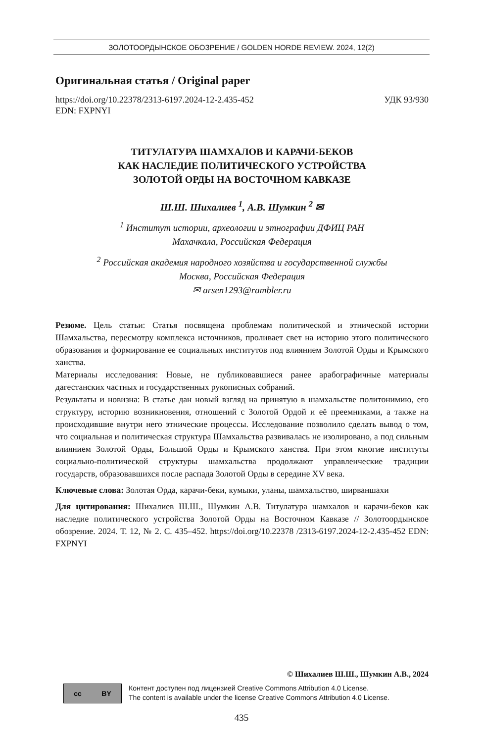ЗОЛОТООРДЫНСКОЕ ОБОЗРЕНИЕ / GOLDEN HORDE REVIEW. 2024, 12(2)
Оригинальная статья / Original paper
https://doi.org/10.22378/2313-6197.2024-12-2.435-452 УДК 93/930
EDN: FXPNYI
ТИТУЛАТУРА ШАМХАЛОВ И КАРАЧИ-БЕКОВ
КАК НАСЛЕДИЕ ПОЛИТИЧЕСКОГО УСТРОЙСТВА
ЗОЛОТОЙ ОРДЫ НА ВОСТОЧНОМ КАВКАЗЕ
Ш.Ш. Шихалиев <sup>1</sup>, А.В. Шумкин <sup>2</sup> ✉
<sup>1</sup> Институт истории, археологии и этнографии ДФИЦ РАН
Махачкала, Российская Федерация
<sup>2</sup> Российская академия народного хозяйства и государственной службы
Москва, Российская Федерация
✉ arsen1293@rambler.ru
Резюме. Цель статьи: Статья посвящена проблемам политической и этнической истории Шамхальства, пересмотру комплекса источников, проливает свет на историю этого политического образования и формирование ее социальных институтов под влиянием Золотой Орды и Крымского ханства.
Материалы исследования: Новые, не публиковавшиеся ранее арабографичные материалы дагестанских частных и государственных рукописных собраний.
Результаты и новизна: В статье дан новый взгляд на принятую в шамхальстве политонимию, его структуру, историю возникновения, отношений с Золотой Ордой и её преемниками, а также на происходившие внутри него этнические процессы. Исследование позволило сделать вывод о том, что социальная и политическая структура Шамхальства развивалась не изолировано, а под сильным влиянием Золотой Орды, Большой Орды и Крымского ханства. При этом многие институты социально-политической структуры шамхальства продолжают управленческие традиции государств, образовавшихся после распада Золотой Орды в середине XV века.
Ключевые слова: Золотая Орда, карачи-беки, кумыки, уланы, шамхальство, ширваншахи
Для цитирования: Шихалиев Ш.Ш., Шумкин А.В. Титулатура шамхалов и карачи-беков как наследие политического устройства Золотой Орды на Восточном Кавказе // Золотоордынское обозрение. 2024. Т. 12, № 2. С. 435–452. https://doi.org/10.22378 /2313-6197.2024-12-2.435-452 EDN: FXPNYI
© Шихалиев Ш.Ш., Шумкин А.В., 2024
cc BY
Контент доступен под лицензией Creative Commons Attribution 4.0 License.
The content is available under the license Creative Commons Attribution 4.0 License.
435